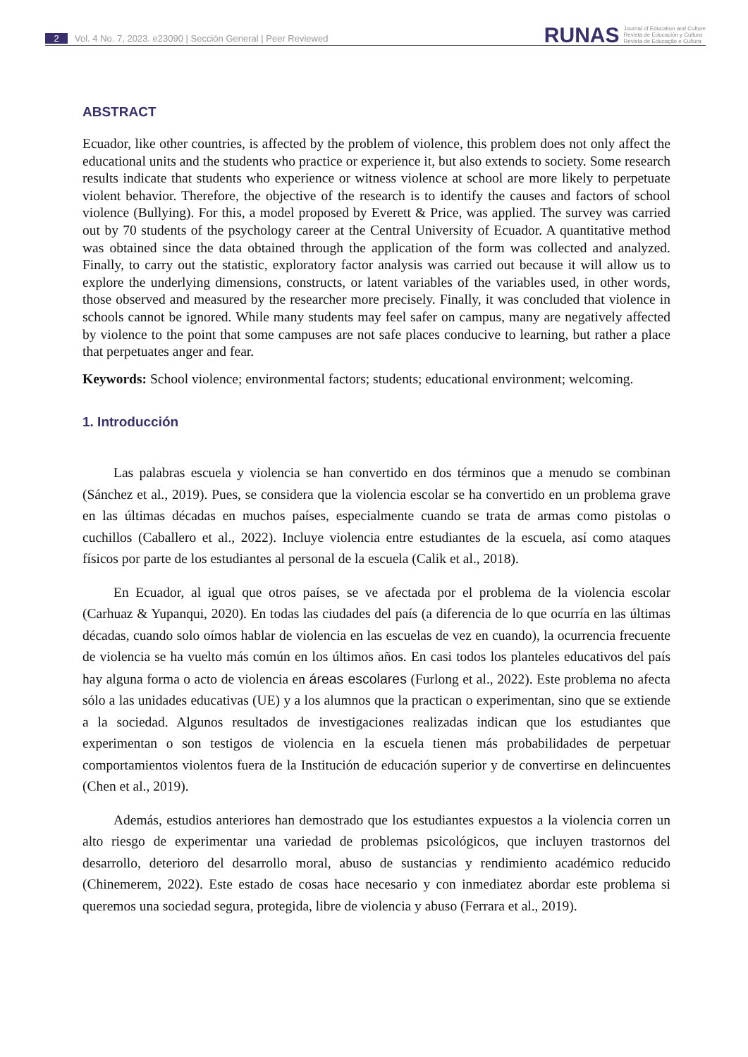2 Vol. 4 No. 7, 2023. e23090 | Sección General | Peer Reviewed
RUNAS
Journal of Education and Culture
Revista de Educación y Cultura
Revista de Educação e Cultura
ABSTRACT
Ecuador, like other countries, is affected by the problem of violence, this problem does not only affect the educational units and the students who practice or experience it, but also extends to society. Some research results indicate that students who experience or witness violence at school are more likely to perpetuate violent behavior. Therefore, the objective of the research is to identify the causes and factors of school violence (Bullying). For this, a model proposed by Everett & Price, was applied. The survey was carried out by 70 students of the psychology career at the Central University of Ecuador. A quantitative method was obtained since the data obtained through the application of the form was collected and analyzed. Finally, to carry out the statistic, exploratory factor analysis was carried out because it will allow us to explore the underlying dimensions, constructs, or latent variables of the variables used, in other words, those observed and measured by the researcher more precisely. Finally, it was concluded that violence in schools cannot be ignored. While many students may feel safer on campus, many are negatively affected by violence to the point that some campuses are not safe places conducive to learning, but rather a place that perpetuates anger and fear.
Keywords: School violence; environmental factors; students; educational environment; welcoming.
1. Introducción
Las palabras escuela y violencia se han convertido en dos términos que a menudo se combinan (Sánchez et al., 2019). Pues, se considera que la violencia escolar se ha convertido en un problema grave en las últimas décadas en muchos países, especialmente cuando se trata de armas como pistolas o cuchillos (Caballero et al., 2022). Incluye violencia entre estudiantes de la escuela, así como ataques físicos por parte de los estudiantes al personal de la escuela (Calik et al., 2018).
En Ecuador, al igual que otros países, se ve afectada por el problema de la violencia escolar (Carhuaz & Yupanqui, 2020). En todas las ciudades del país (a diferencia de lo que ocurría en las últimas décadas, cuando solo oímos hablar de violencia en las escuelas de vez en cuando), la ocurrencia frecuente de violencia se ha vuelto más común en los últimos años. En casi todos los planteles educativos del país hay alguna forma o acto de violencia en áreas escolares (Furlong et al., 2022). Este problema no afecta sólo a las unidades educativas (UE) y a los alumnos que la practican o experimentan, sino que se extiende a la sociedad. Algunos resultados de investigaciones realizadas indican que los estudiantes que experimentan o son testigos de violencia en la escuela tienen más probabilidades de perpetuar comportamientos violentos fuera de la Institución de educación superior y de convertirse en delincuentes (Chen et al., 2019).
Además, estudios anteriores han demostrado que los estudiantes expuestos a la violencia corren un alto riesgo de experimentar una variedad de problemas psicológicos, que incluyen trastornos del desarrollo, deterioro del desarrollo moral, abuso de sustancias y rendimiento académico reducido (Chinemerem, 2022). Este estado de cosas hace necesario y con inmediatez abordar este problema si queremos una sociedad segura, protegida, libre de violencia y abuso (Ferrara et al., 2019).